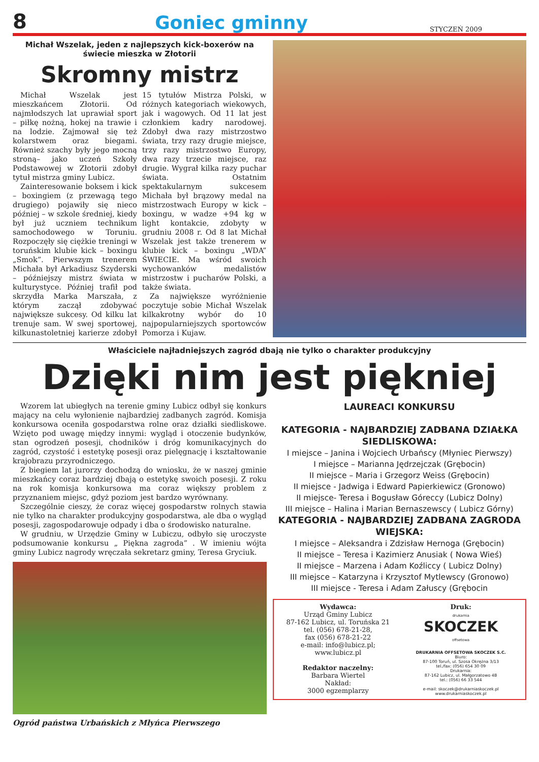8
Goniec gminny
STYCZEŃ 2009
Michał Wszelak, jeden z najlepszych kick-boxerów na świecie mieszka w Złotorii
Skromny mistrz
Michał Wszelak jest mieszkańcem Złotorii. Od najmłodszych lat uprawiał sport – piłkę nożną, hokej na trawie i na lodzie. Zajmował się też kolarstwem oraz biegami. Również szachy były jego mocną stroną– jako uczeń Szkoły Podstawowej w Złotorii zdobył tytuł mistrza gminy Lubicz.
Zainteresowanie boksem i kick – boxingiem (z przewagą tego drugiego) pojawiły się nieco później – w szkole średniej, kiedy był już uczniem technikum samochodowego w Toruniu. Rozpoczęły się ciężkie treningi w toruńskim klubie kick – boxingu „Smok”. Pierwszym trenerem Michała był Arkadiusz Szyderski – późniejszy mistrz świata w kulturystyce. Później trafił pod skrzydła Marka Marszała, z którym zaczął zdobywać największe sukcesy. Od kilku lat trenuje sam. W swej sportowej, kilkunastoletniej karierze zdobył 15 tytułów Mistrza Polski, w różnych kategoriach wiekowych, jak i wagowych. Od 11 lat jest członkiem kadry narodowej. Zdobył dwa razy mistrzostwo świata, trzy razy drugie miejsce, trzy razy mistrzostwo Europy, dwa razy trzecie miejsce, raz drugie. Wygrał kilka razy puchar świata. Ostatnim spektakularnym sukcesem Michała był brązowy medal na mistrzostwach Europy w kick – boxingu, w wadze +94 kg w light kontakcie, zdobyty w grudniu 2008 r. Od 8 lat Michał Wszelak jest także trenerem w klubie kick – boxingu „WDA” ŚWIECIE. Ma wśród swoich wychowanków medalistów mistrzostw i pucharów Polski, a także świata.
Za największe wyróżnienie poczytuje sobie Michał Wszelak kilkakrotny wybór do 10 najpopularniejszych sportowców Pomorza i Kujaw.
Właściciele najładniejszych zagród dbają nie tylko o charakter produkcyjny
Dzięki nim jest piękniej
Wzorem lat ubiegłych na terenie gminy Lubicz odbył się konkurs mający na celu wyłonienie najbardziej zadbanych zagród. Komisja konkursowa oceniła gospodarstwa rolne oraz działki siedliskowe. Wzięto pod uwagę między innymi: wygląd i otoczenie budynków, stan ogrodzeń posesji, chodników i dróg komunikacyjnych do zagród, czystość i estetykę posesji oraz pielęgnację i kształtowanie krajobrazu przyrodniczego.
Z biegiem lat jurorzy dochodzą do wniosku, że w naszej gminie mieszkańcy coraz bardziej dbają o estetykę swoich posesji. Z roku na rok komisja konkursowa ma coraz większy problem z przyznaniem miejsc, gdyż poziom jest bardzo wyrównany.
Szczególnie cieszy, że coraz więcej gospodarstw rolnych stawia nie tylko na charakter produkcyjny gospodarstwa, ale dba o wygląd posesji, zagospodarowuje odpady i dba o środowisko naturalne.
W grudniu, w Urzędzie Gminy w Lubiczu, odbyło się uroczyste podsumowanie konkursu „ Piękna zagroda” . W imieniu wójta gminy Lubicz nagrody wręczała sekretarz gminy, Teresa Gryciuk.
Ogród państwa Urbańskich z Młyńca Pierwszego
LAUREACI KONKURSU
KATEGORIA - NAJBARDZIEJ ZADBANA DZIAŁKA SIEDLISKOWA:
I miejsce – Janina i Wojciech Urbańscy (Młyniec Pierwszy)
I miejsce – Marianna Jędrzejczak (Grębocin)
II miejsce – Maria i Grzegorz Weiss (Grębocin)
II miejsce - Jadwiga i Edward Papierkiewicz (Gronowo)
II miejsce- Teresa i Bogusław Góreccy (Lubicz Dolny)
III miejsce – Halina i Marian Bernaszewscy ( Lubicz Górny)
KATEGORIA - NAJBARDZIEJ ZADBANA ZAGRODA WIEJSKA:
I miejsce – Aleksandra i Zdzisław Hernoga (Grębocin)
II miejsce – Teresa i Kazimierz Anusiak ( Nowa Wieś)
II miejsce – Marzena i Adam Koźliccy ( Lubicz Dolny)
III miejsce – Katarzyna i Krzysztof Mytlewscy (Gronowo)
III miejsce - Teresa i Adam Załuscy (Grębocin
Wydawca:
Urząd Gminy Lubicz
87-162 Lubicz, ul. Toruńska 21
tel. (056) 678-21-28,
fax (056) 678-21-22
e-mail: info@lubicz.pl;
www.lubicz.pl
Redaktor naczelny:
Barbara Wiertel
Nakład:
3000 egzemplarzy
Druk:
drukarnia
SKOCZEK
offsetowa
DRUKARNIA OFFSETOWA SKOCZEK S.C.
Biuro:
87-100 Toruń, ul. Szosa Okrężna 3/13
tel./fax: (056) 654 30 09
Drukarnia:
87-162 Lubicz, ul. Małgorzatowo 4B
tel.: (056) 66 33 544
e-mail: skoczek@drukarniaskoczek.pl
www.drukarniaskoczek.pl